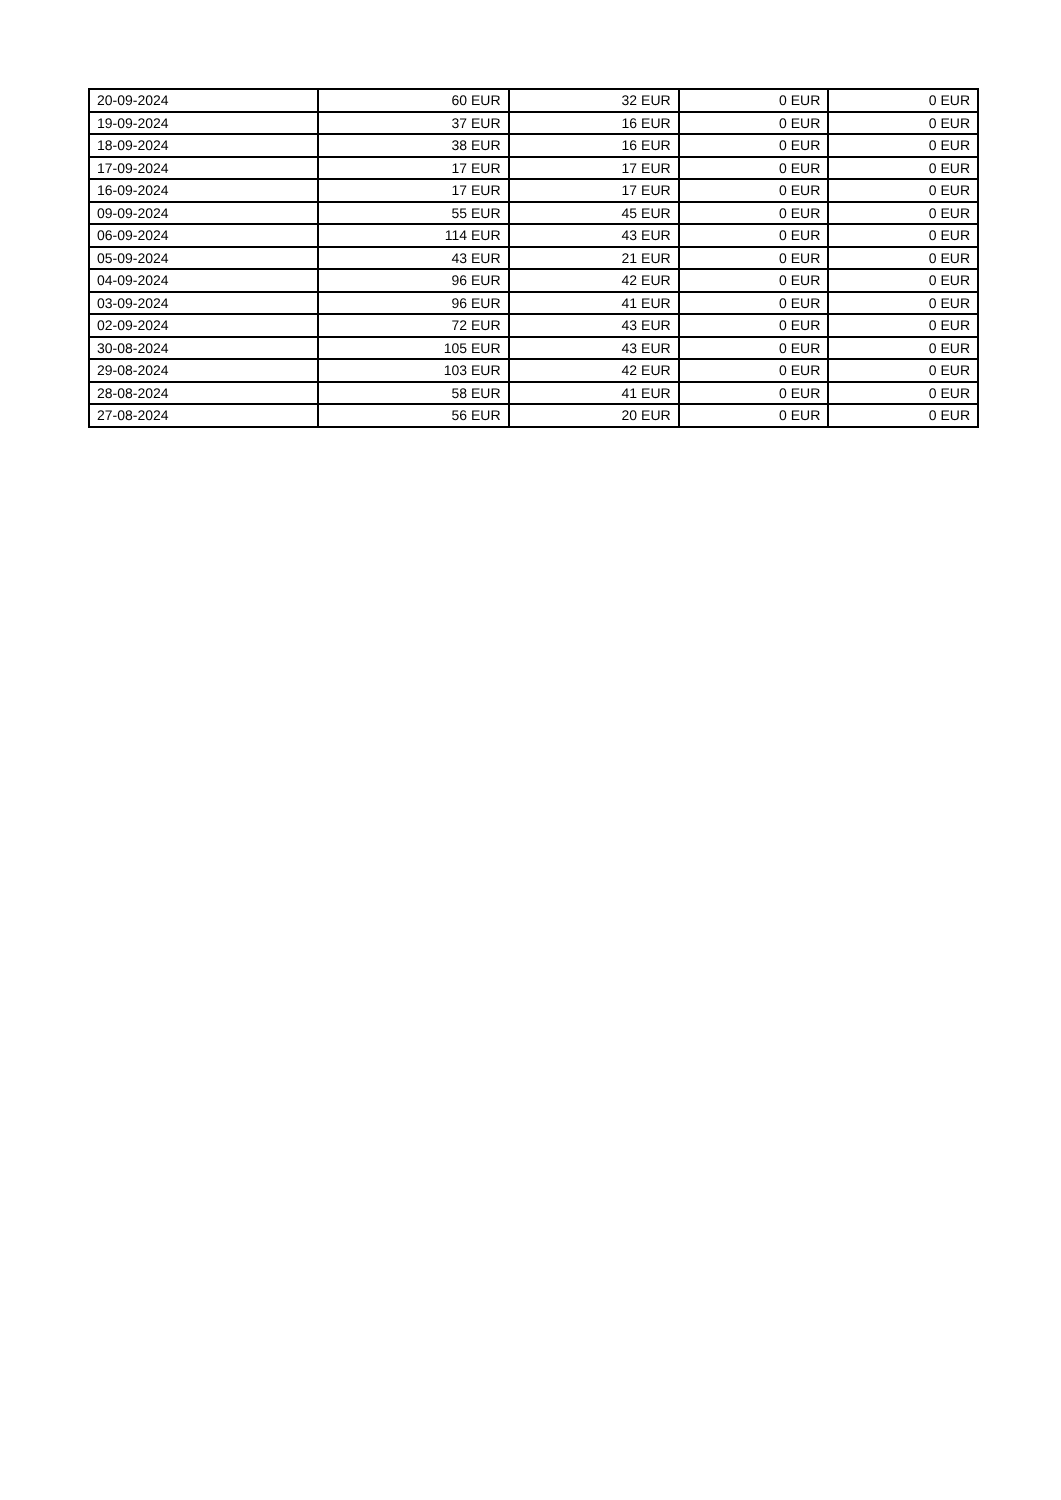| 20-09-2024 | 60 EUR | 32 EUR | 0 EUR | 0 EUR |
| 19-09-2024 | 37 EUR | 16 EUR | 0 EUR | 0 EUR |
| 18-09-2024 | 38 EUR | 16 EUR | 0 EUR | 0 EUR |
| 17-09-2024 | 17 EUR | 17 EUR | 0 EUR | 0 EUR |
| 16-09-2024 | 17 EUR | 17 EUR | 0 EUR | 0 EUR |
| 09-09-2024 | 55 EUR | 45 EUR | 0 EUR | 0 EUR |
| 06-09-2024 | 114 EUR | 43 EUR | 0 EUR | 0 EUR |
| 05-09-2024 | 43 EUR | 21 EUR | 0 EUR | 0 EUR |
| 04-09-2024 | 96 EUR | 42 EUR | 0 EUR | 0 EUR |
| 03-09-2024 | 96 EUR | 41 EUR | 0 EUR | 0 EUR |
| 02-09-2024 | 72 EUR | 43 EUR | 0 EUR | 0 EUR |
| 30-08-2024 | 105 EUR | 43 EUR | 0 EUR | 0 EUR |
| 29-08-2024 | 103 EUR | 42 EUR | 0 EUR | 0 EUR |
| 28-08-2024 | 58 EUR | 41 EUR | 0 EUR | 0 EUR |
| 27-08-2024 | 56 EUR | 20 EUR | 0 EUR | 0 EUR |